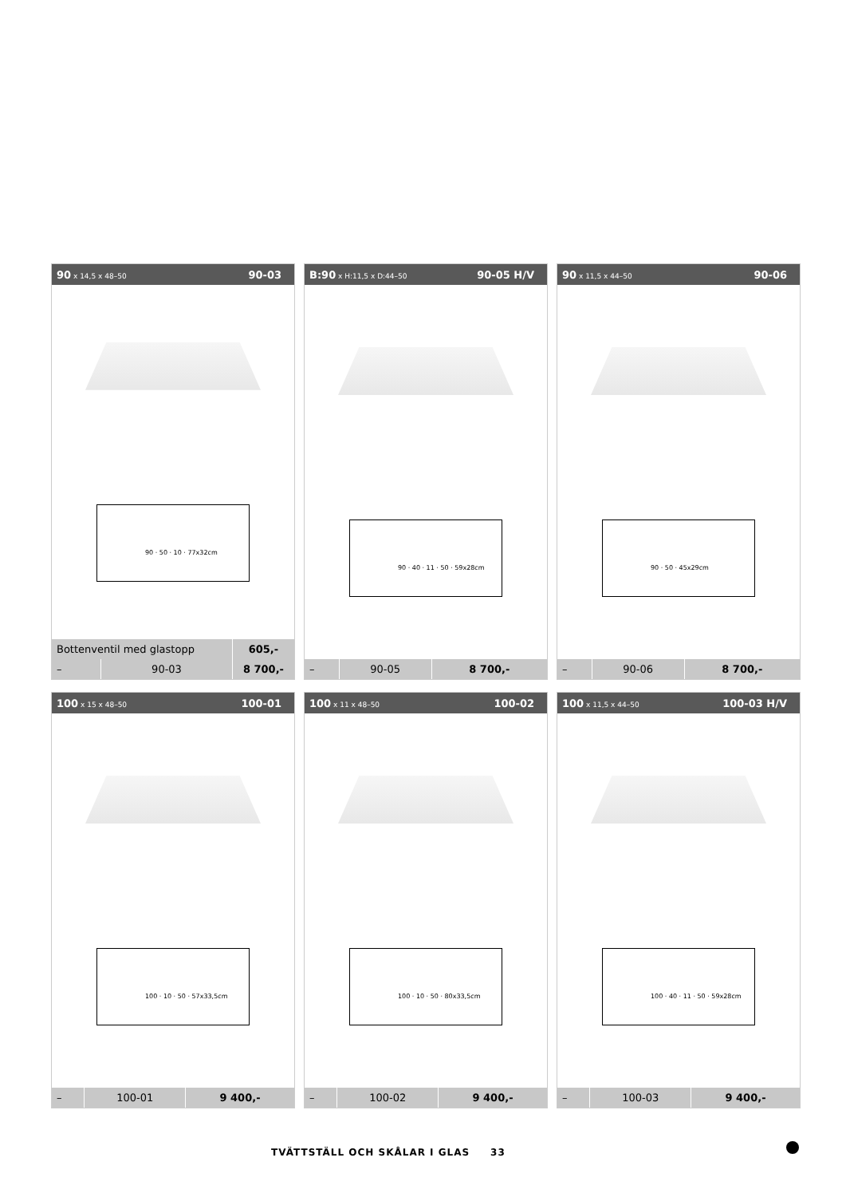90 x 14,5 x 48–50 90-03
90 · 50 · 10 · 77x32cm
| Bottenventil med glastopp | | 605,- |
| – | 90-03 | 8 700,- |
B:90 x H:11,5 x D:44–50 90-05 H/V
90 · 40 · 11 · 50 · 59x28cm
| – | 90-05 | 8 700,- |
90 x 11,5 x 44–50 90-06
90 · 50 · 45x29cm
| – | 90-06 | 8 700,- |
100 x 15 x 48–50 100-01
100 · 10 · 50 · 57x33,5cm
| – | 100-01 | 9 400,- |
100 x 11 x 48–50 100-02
100 · 10 · 50 · 80x33,5cm
| – | 100-02 | 9 400,- |
100 x 11,5 x 44–50 100-03 H/V
100 · 40 · 11 · 50 · 59x28cm
| – | 100-03 | 9 400,- |
TVÄTTSTÄLL OCH SKÅLAR I GLAS 33